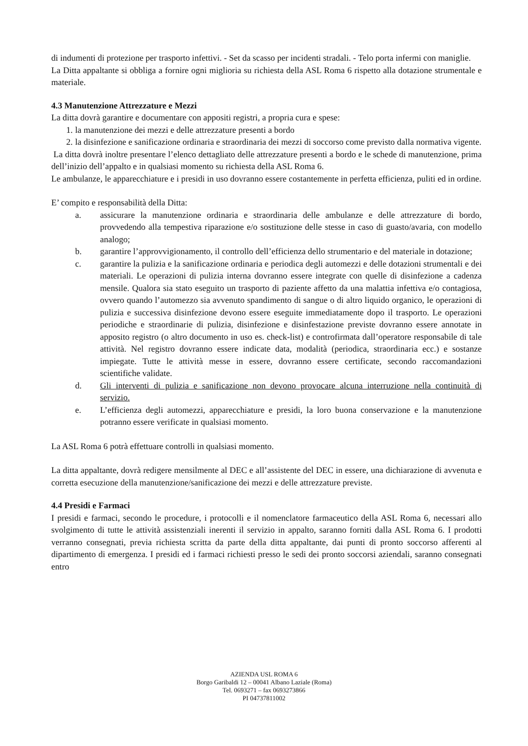di indumenti di protezione per trasporto infettivi. - Set da scasso per incidenti stradali. - Telo porta infermi con maniglie.
La Ditta appaltante si obbliga a fornire ogni miglioria su richiesta della ASL Roma 6 rispetto alla dotazione strumentale e materiale.
4.3 Manutenzione Attrezzature e Mezzi
La ditta dovrà garantire e documentare con appositi registri, a propria cura e spese:
1. la manutenzione dei mezzi e delle attrezzature presenti a bordo
2. la disinfezione e sanificazione ordinaria e straordinaria dei mezzi di soccorso come previsto dalla normativa vigente.
La ditta dovrà inoltre presentare l’elenco dettagliato delle attrezzature presenti a bordo e le schede di manutenzione, prima dell’inizio dell’appalto e in qualsiasi momento su richiesta della ASL Roma 6.
Le ambulanze, le apparecchiature e i presidi in uso dovranno essere costantemente in perfetta efficienza, puliti ed in ordine.
E’ compito e responsabilità della Ditta:
a. assicurare la manutenzione ordinaria e straordinaria delle ambulanze e delle attrezzature di bordo, provvedendo alla tempestiva riparazione e/o sostituzione delle stesse in caso di guasto/avaria, con modello analogo;
b. garantire l’approvvigionamento, il controllo dell’efficienza dello strumentario e del materiale in dotazione;
c. garantire la pulizia e la sanificazione ordinaria e periodica degli automezzi e delle dotazioni strumentali e dei materiali. Le operazioni di pulizia interna dovranno essere integrate con quelle di disinfezione a cadenza mensile. Qualora sia stato eseguito un trasporto di paziente affetto da una malattia infettiva e/o contagiosa, ovvero quando l’automezzo sia avvenuto spandimento di sangue o di altro liquido organico, le operazioni di pulizia e successiva disinfezione devono essere eseguite immediatamente dopo il trasporto. Le operazioni periodiche e straordinarie di pulizia, disinfezione e disinfestazione previste dovranno essere annotate in apposito registro (o altro documento in uso es. check-list) e controfirmata dall’operatore responsabile di tale attività. Nel registro dovranno essere indicate data, modalità (periodica, straordinaria ecc.) e sostanze impiegate. Tutte le attività messe in essere, dovranno essere certificate, secondo raccomandazioni scientifiche validate.
d. Gli interventi di pulizia e sanificazione non devono provocare alcuna interruzione nella continuità di servizio.
e. L’efficienza degli automezzi, apparecchiature e presidi, la loro buona conservazione e la manutenzione potranno essere verificate in qualsiasi momento.
La ASL Roma 6 potrà effettuare controlli in qualsiasi momento.
La ditta appaltante, dovrà redigere mensilmente al DEC e all’assistente del DEC in essere, una dichiarazione di avvenuta e corretta esecuzione della manutenzione/sanificazione dei mezzi e delle attrezzature previste.
4.4 Presidi e Farmaci
I presidi e farmaci, secondo le procedure, i protocolli e il nomenclatore farmaceutico della ASL Roma 6, necessari allo svolgimento di tutte le attività assistenziali inerenti il servizio in appalto, saranno forniti dalla ASL Roma 6. I prodotti verranno consegnati, previa richiesta scritta da parte della ditta appaltante, dai punti di pronto soccorso afferenti al dipartimento di emergenza. I presidi ed i farmaci richiesti presso le sedi dei pronto soccorsi aziendali, saranno consegnati entro
AZIENDA USL ROMA 6
Borgo Garibaldi 12 – 00041 Albano Laziale (Roma)
Tel. 0693271 – fax 0693273866
PI 04737811002